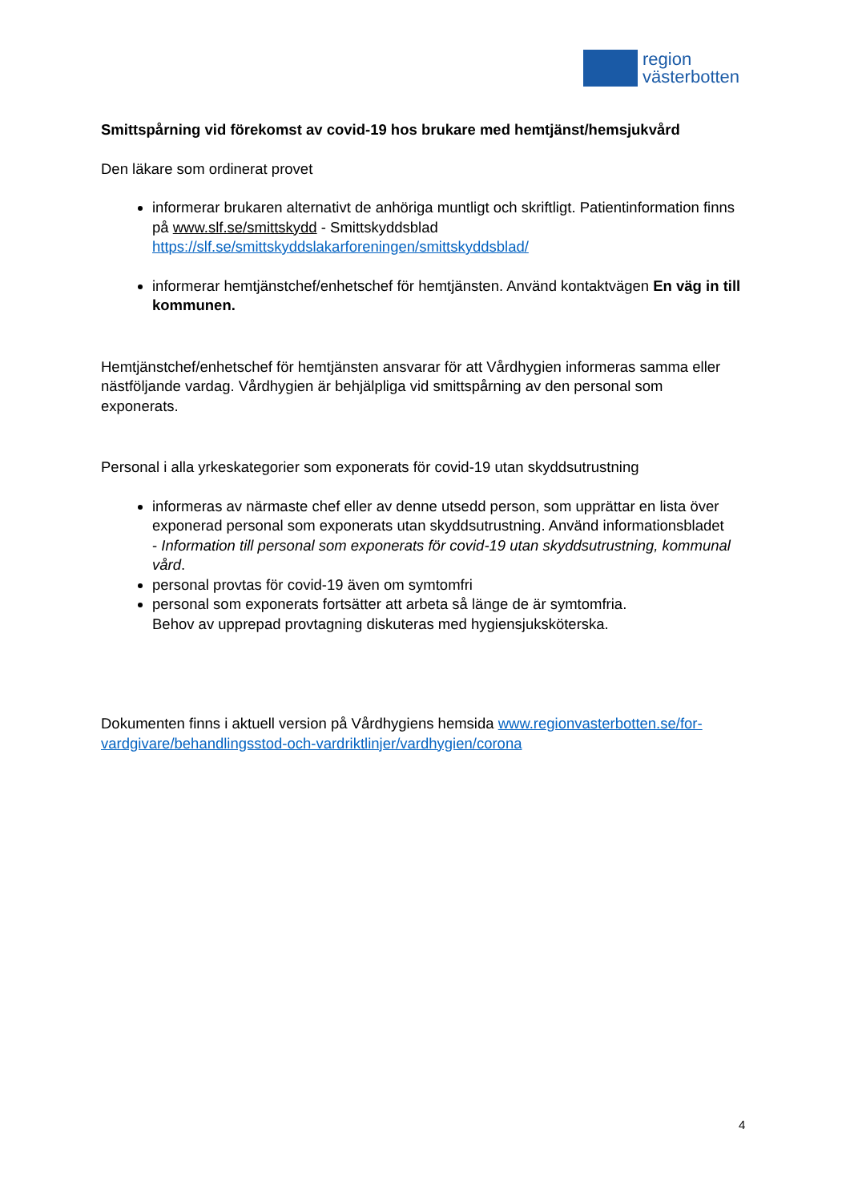region
västerbotten
Smittspårning vid förekomst av covid-19 hos brukare med hemtjänst/hemsjukvård
Den läkare som ordinerat provet
informerar brukaren alternativt de anhöriga muntligt och skriftligt. Patientinformation finns på www.slf.se/smittskydd - Smittskyddsblad https://slf.se/smittskyddslakarforeningen/smittskyddsblad/
informerar hemtjänstchef/enhetschef för hemtjänsten. Använd kontaktvägen En väg in till kommunen.
Hemtjänstchef/enhetschef för hemtjänsten ansvarar för att Vårdhygien informeras samma eller nästföljande vardag. Vårdhygien är behjälpliga vid smittspårning av den personal som exponerats.
Personal i alla yrkeskategorier som exponerats för covid-19 utan skyddsutrustning
informeras av närmaste chef eller av denne utsedd person, som upprättar en lista över exponerad personal som exponerats utan skyddsutrustning. Använd informationsbladet
- Information till personal som exponerats för covid-19 utan skyddsutrustning, kommunal vård.
personal provtas för covid-19 även om symtomfri
personal som exponerats fortsätter att arbeta så länge de är symtomfria.
Behov av upprepad provtagning diskuteras med hygiensjuksköterska.
Dokumenten finns i aktuell version på Vårdhygiens hemsida www.regionvasterbotten.se/for-vardgivare/behandlingsstod-och-vardriktlinjer/vardhygien/corona
4